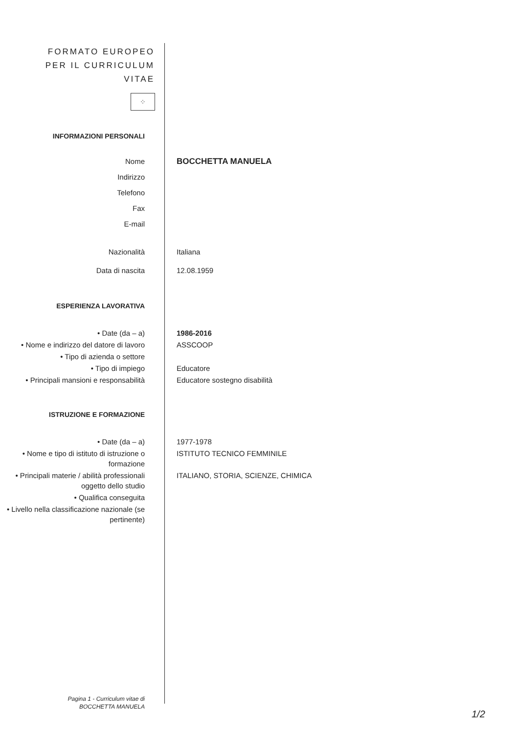FORMATO EUROPEO
PER IL CURRICULUM
VITAE
⁘
INFORMAZIONI PERSONALI
Nome BOCCHETTA MANUELA
Indirizzo
Telefono
Fax
E-mail
Nazionalità Italiana
Data di nascita 12.08.1959
ESPERIENZA LAVORATIVA
• Date (da – a) 1986-2016
• Nome e indirizzo del datore di lavoro
ASSCOOP
• Tipo di azienda o settore
• Tipo di impiego Educatore
• Principali mansioni e responsabilità
Educatore sostegno disabilità
ISTRUZIONE E FORMAZIONE
• Date (da – a) 1977-1978
• Nome e tipo di istituto di istruzione o formazione
ISTITUTO TECNICO FEMMINILE
• Principali materie / abilità professionali oggetto dello studio
ITALIANO, STORIA, SCIENZE, CHIMICA
• Qualifica conseguita
• Livello nella classificazione nazionale (se pertinente)
Pagina 1 - Curriculum vitae di
BOCCHETTA MANUELA
1/2